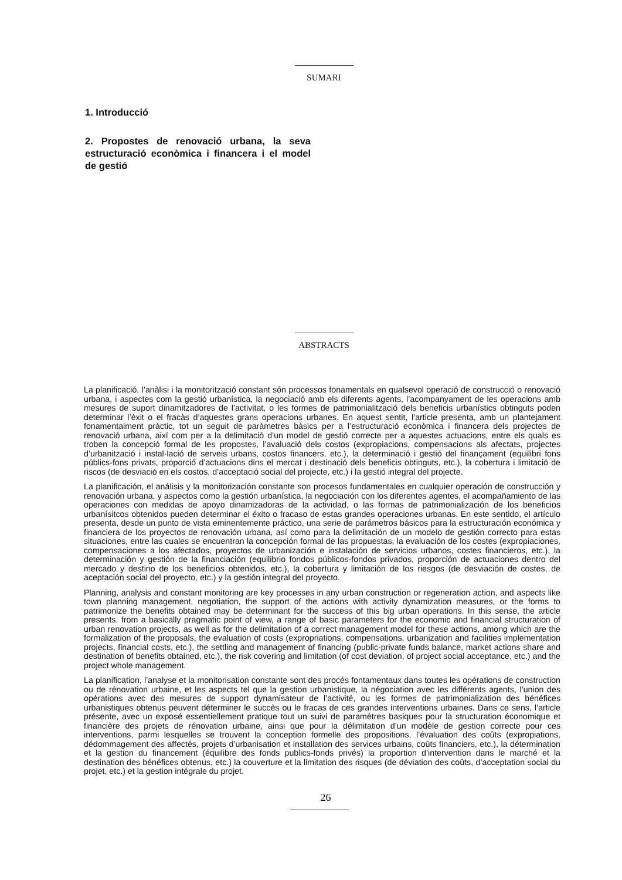SUMARI
1. Introducció
2. Propostes de renovació urbana, la seva estructuració econòmica i financera i el model de gestió
ABSTRACTS
La planificació, l’anàlisi i la monitorització constant són processos fonamentals en qualsevol operació de construcció o renovació urbana, i aspectes com la gestió urbanística, la negociació amb els diferents agents, l’acompanyament de les operacions amb mesures de suport dinamitzadores de l’activitat, o les formes de patrimonialització dels beneficis urbanístics obtinguts poden determinar l’èxit o el fracàs d’aquestes grans operacions urbanes. En aquest sentit, l’article presenta, amb un plantejament fonamentalment pràctic, tot un seguit de paràmetres bàsics per a l’estructuració econòmica i financera dels projectes de renovació urbana, així com per a la delimitació d’un model de gestió correcte per a aquestes actuacions, entre els quals es troben la concepció formal de les propostes, l’avaluació dels costos (expropiacions, compensacions als afectats, projectes d’urbanització i instal·lació de serveis urbans, costos financers, etc.), la determinació i gestió del finançament (equilibri fons públics-fons privats, proporció d’actuacions dins el mercat i destinació dels beneficis obtinguts, etc.), la cobertura i limitació de riscos (de desviació en els costos, d’acceptació social del projecte, etc.) i la gestió integral del projecte.
La planificación, el análisis y la monitorización constante son procesos fundamentales en cualquier operación de construcción y renovación urbana, y aspectos como la gestión urbanística, la negociación con los diferentes agentes, el acompañamiento de las operaciones con medidas de apoyo dinamizadoras de la actividad, o las formas de patrimonialización de los beneficios urbanísitcos obtenidos pueden determinar el éxito o fracaso de estas grandes operaciones urbanas. En este sentido, el artículo presenta, desde un punto de vista eminentemente práctico, una serie de parámetros básicos para la estructuración económica y financiera de los proyectos de renovación urbana, así como para la delimitación de un modelo de gestión correcto para estas situaciones, entre las cuales se encuentran la concepción formal de las propuestas, la evaluación de los costes (expropiaciones, compensaciones a los afectados, proyectos de urbanización e instalación de servicios urbanos, costes financieros, etc.), la determinación y gestión de la financiación (equilibrio fondos públicos-fondos privados, proporción de actuaciones dentro del mercado y destino de los beneficios obtenidos, etc.), la cobertura y limitación de los riesgos (de desviación de costes, de aceptación social del proyecto, etc.) y la gestión integral del proyecto.
Planning, analysis and constant monitoring are key processes in any urban construction or regeneration action, and aspects like town planning management, negotiation, the support of the actions with activity dynamization measures, or the forms to patrimonize the benefits obtained may be determinant for the success of this big urban operations. In this sense, the article presents, from a basically pragmatic point of view, a range of basic parameters for the economic and financial structuration of urban renovation projects, as well as for the delimitation of a correct management model for these actions, among which are the formalization of the proposals, the evaluation of costs (expropriations, compensations, urbanization and facilities implementation projects, financial costs, etc.), the settling and management of financing (public-private funds balance, market actions share and destination of benefits obtained, etc.), the risk covering and limitation (of cost deviation, of project social acceptance, etc.) and the project whole management.
La planification, l’analyse et la monitorisation constante sont des procés fontamentaux dans toutes les opérations de construction ou de rénovation urbaine, et les aspects tel que la gestion urbanistique, la négociation avec les différents agents, l’union des opérations avec des mesures de support dynamisateur de l’activité, ou les formes de patrimonialization des bénéfices urbanistiques obtenus peuvent déterminer le succès ou le fracas de ces grandes interventions urbaines. Dans ce sens, l’article présente, avec un exposé essentiellement pratique tout un suivi de paramètres basiques pour la structuration économique et financière des projets de rénovation urbaine, ainsi que pour la délimitation d’un modèle de gestion correcte pour ces interventions, parmi lesquelles se trouvent la conception formelle des propositions, l’évaluation des coûts (expropiations, dédommagement des affectés, projets d’urbanisation et installation des services urbains, coûts financiers, etc.), la détermination et la gestion du financement (équilibre des fonds publics-fonds privés) la proportion d’intervention dans le marché et la destination des bénéfices obtenus, etc.) la couverture et la limitation des risques (de déviation des coûts, d’acceptation social du projet, etc.) et la gestion intégrale du projet.
26